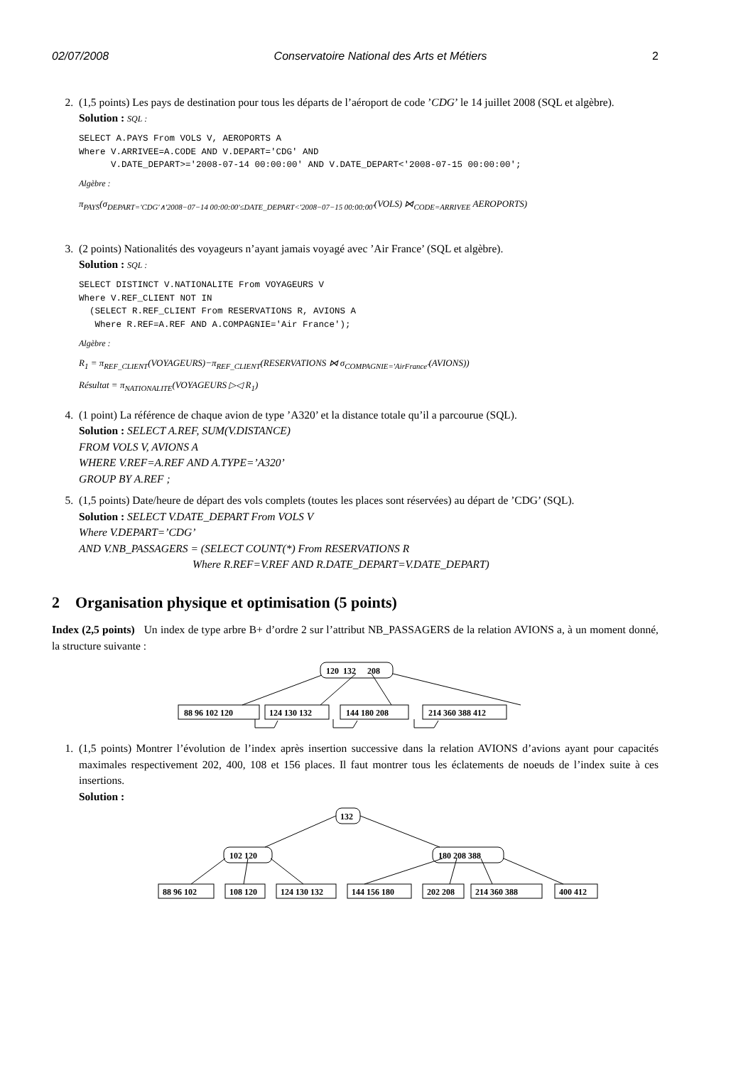02/07/2008 Conservatoire National des Arts et Métiers 2
2. (1,5 points) Les pays de destination pour tous les départs de l’aéroport de code ’CDG’ le 14 juillet 2008 (SQL et algèbre).
Solution : SQL :
SELECT A.PAYS From VOLS V, AEROPORTS A
Where V.ARRIVEE=A.CODE AND V.DEPART='CDG' AND
      V.DATE_DEPART>='2008-07-14 00:00:00' AND V.DATE_DEPART<'2008-07-15 00:00:00';
Algèbre :
π<sub>PAYS</sub>(σ<sub>DEPART='CDG'∧'2008−07−14 00:00:00'≤DATE_DEPART<'2008−07−15 00:00:00'</sub>(VOLS) ⋈<sub>CODE=ARRIVEE</sub> AEROPORTS)
3. (2 points) Nationalités des voyageurs n’ayant jamais voyagé avec ’Air France’ (SQL et algèbre).
Solution : SQL :
SELECT DISTINCT V.NATIONALITE From VOYAGEURS V
Where V.REF_CLIENT NOT IN
  (SELECT R.REF_CLIENT From RESERVATIONS R, AVIONS A
   Where R.REF=A.REF AND A.COMPAGNIE='Air France');
Algèbre :
R<sub>1</sub> = π<sub>REF_CLIENT</sub>(VOYAGEURS)−π<sub>REF_CLIENT</sub>(RESERVATIONS ⋈ σ<sub>COMPAGNIE='AirFrance'</sub>(AVIONS))
Résultat = π<sub>NATIONALITE</sub>(VOYAGEURS ▷◁ R<sub>1</sub>)
4. (1 point) La référence de chaque avion de type ’A320’ et la distance totale qu’il a parcourue (SQL).
Solution : SELECT A.REF, SUM(V.DISTANCE)
FROM VOLS V, AVIONS A
WHERE V.REF=A.REF AND A.TYPE=’A320’
GROUP BY A.REF ;
5. (1,5 points) Date/heure de départ des vols complets (toutes les places sont réservées) au départ de ’CDG’ (SQL).
Solution : SELECT V.DATE_DEPART From VOLS V
Where V.DEPART=’CDG’
AND V.NB_PASSAGERS = (SELECT COUNT(*) From RESERVATIONS R
Where R.REF=V.REF AND R.DATE_DEPART=V.DATE_DEPART)
2 Organisation physique et optimisation (5 points)
Index (2,5 points) Un index de type arbre B+ d’ordre 2 sur l’attribut NB_PASSAGERS de la relation AVIONS a, à un moment donné, la structure suivante :
120
132
208
88 96 102 120
124 130 132
144 180 208
214 360 388 412
1. (1,5 points) Montrer l’évolution de l’index après insertion successive dans la relation AVIONS d’avions ayant pour capacités maximales respectivement 202, 400, 108 et 156 places. Il faut montrer tous les éclatements de noeuds de l’index suite à ces insertions.
Solution :
132
102 120
180 208 388
88 96 102
108 120
124 130 132
144 156 180
202 208
214 360 388
400 412